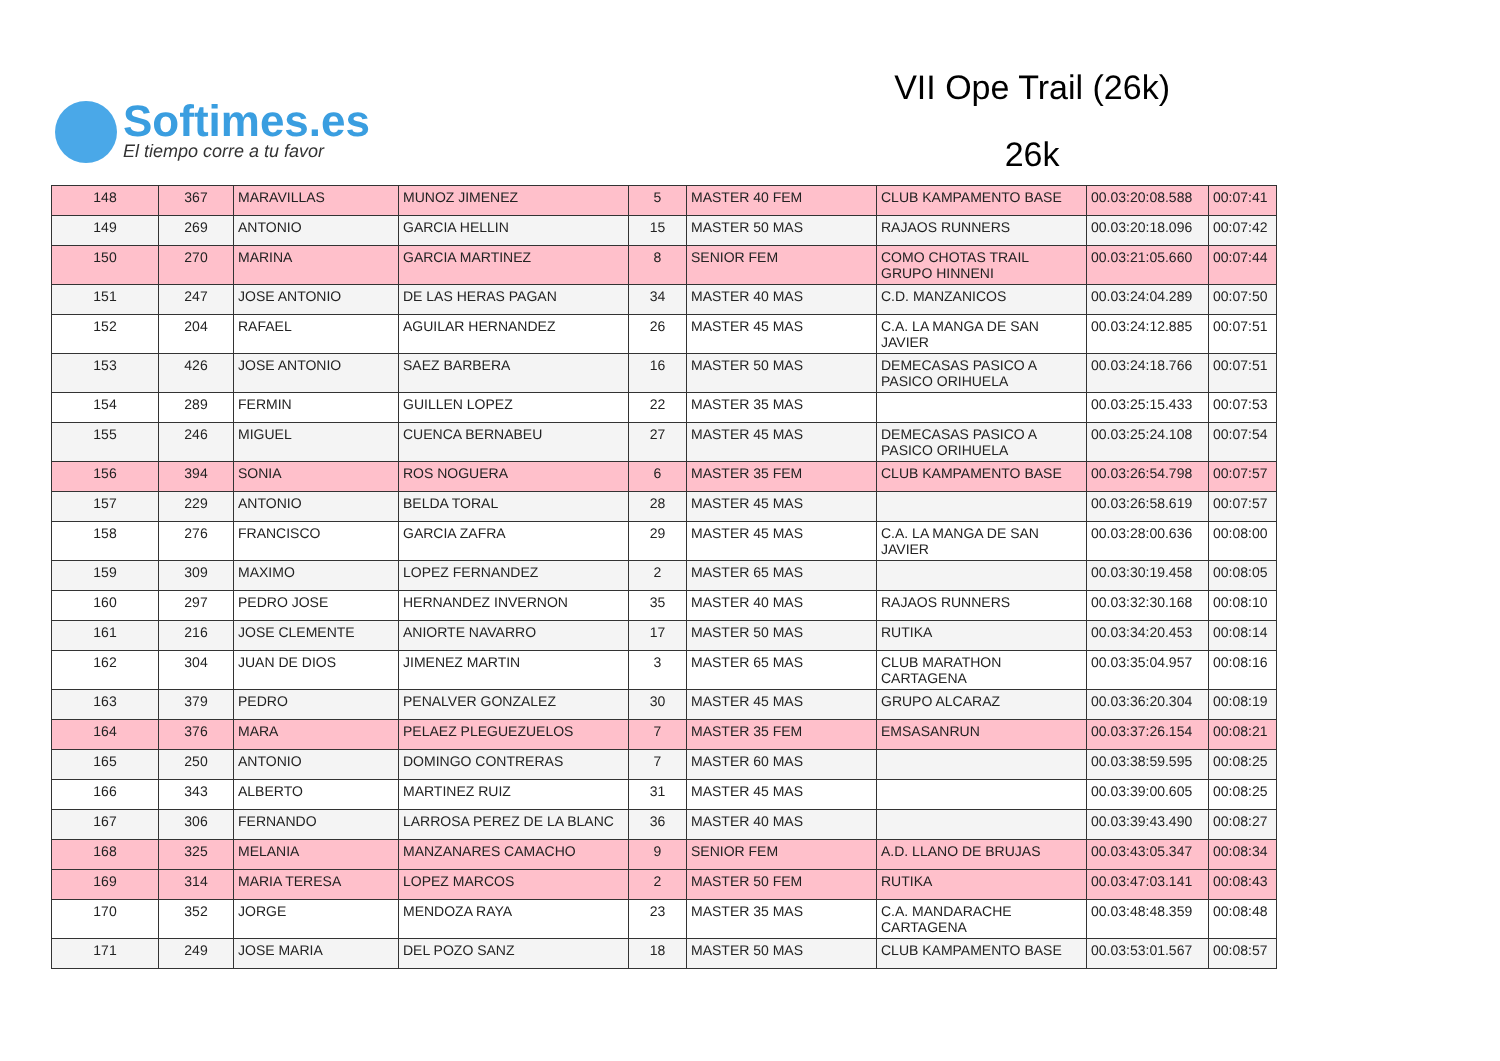Softimes.es
El tiempo corre a tu favor
VII Ope Trail (26k)
26k
| 148 | 367 | MARAVILLAS | MUNOZ JIMENEZ | 5 | MASTER 40 FEM | CLUB KAMPAMENTO BASE | 00.03:20:08.588 | 00:07:41 |
| 149 | 269 | ANTONIO | GARCIA HELLIN | 15 | MASTER 50 MAS | RAJAOS RUNNERS | 00.03:20:18.096 | 00:07:42 |
| 150 | 270 | MARINA | GARCIA MARTINEZ | 8 | SENIOR FEM | COMO CHOTAS TRAIL GRUPO HINNENI | 00.03:21:05.660 | 00:07:44 |
| 151 | 247 | JOSE ANTONIO | DE LAS HERAS PAGAN | 34 | MASTER 40 MAS | C.D. MANZANICOS | 00.03:24:04.289 | 00:07:50 |
| 152 | 204 | RAFAEL | AGUILAR HERNANDEZ | 26 | MASTER 45 MAS | C.A. LA MANGA DE SAN JAVIER | 00.03:24:12.885 | 00:07:51 |
| 153 | 426 | JOSE ANTONIO | SAEZ BARBERA | 16 | MASTER 50 MAS | DEMECASAS PASICO A PASICO ORIHUELA | 00.03:24:18.766 | 00:07:51 |
| 154 | 289 | FERMIN | GUILLEN LOPEZ | 22 | MASTER 35 MAS | | 00.03:25:15.433 | 00:07:53 |
| 155 | 246 | MIGUEL | CUENCA BERNABEU | 27 | MASTER 45 MAS | DEMECASAS PASICO A PASICO ORIHUELA | 00.03:25:24.108 | 00:07:54 |
| 156 | 394 | SONIA | ROS NOGUERA | 6 | MASTER 35 FEM | CLUB KAMPAMENTO BASE | 00.03:26:54.798 | 00:07:57 |
| 157 | 229 | ANTONIO | BELDA TORAL | 28 | MASTER 45 MAS | | 00.03:26:58.619 | 00:07:57 |
| 158 | 276 | FRANCISCO | GARCIA ZAFRA | 29 | MASTER 45 MAS | C.A. LA MANGA DE SAN JAVIER | 00.03:28:00.636 | 00:08:00 |
| 159 | 309 | MAXIMO | LOPEZ FERNANDEZ | 2 | MASTER 65 MAS | | 00.03:30:19.458 | 00:08:05 |
| 160 | 297 | PEDRO JOSE | HERNANDEZ INVERNON | 35 | MASTER 40 MAS | RAJAOS RUNNERS | 00.03:32:30.168 | 00:08:10 |
| 161 | 216 | JOSE CLEMENTE | ANIORTE NAVARRO | 17 | MASTER 50 MAS | RUTIKA | 00.03:34:20.453 | 00:08:14 |
| 162 | 304 | JUAN DE DIOS | JIMENEZ MARTIN | 3 | MASTER 65 MAS | CLUB MARATHON CARTAGENA | 00.03:35:04.957 | 00:08:16 |
| 163 | 379 | PEDRO | PENALVER GONZALEZ | 30 | MASTER 45 MAS | GRUPO ALCARAZ | 00.03:36:20.304 | 00:08:19 |
| 164 | 376 | MARA | PELAEZ PLEGUEZUELOS | 7 | MASTER 35 FEM | EMSASANRUN | 00.03:37:26.154 | 00:08:21 |
| 165 | 250 | ANTONIO | DOMINGO CONTRERAS | 7 | MASTER 60 MAS | | 00.03:38:59.595 | 00:08:25 |
| 166 | 343 | ALBERTO | MARTINEZ RUIZ | 31 | MASTER 45 MAS | | 00.03:39:00.605 | 00:08:25 |
| 167 | 306 | FERNANDO | LARROSA PEREZ DE LA BLANC | 36 | MASTER 40 MAS | | 00.03:39:43.490 | 00:08:27 |
| 168 | 325 | MELANIA | MANZANARES CAMACHO | 9 | SENIOR FEM | A.D. LLANO DE BRUJAS | 00.03:43:05.347 | 00:08:34 |
| 169 | 314 | MARIA TERESA | LOPEZ MARCOS | 2 | MASTER 50 FEM | RUTIKA | 00.03:47:03.141 | 00:08:43 |
| 170 | 352 | JORGE | MENDOZA RAYA | 23 | MASTER 35 MAS | C.A. MANDARACHE CARTAGENA | 00.03:48:48.359 | 00:08:48 |
| 171 | 249 | JOSE MARIA | DEL POZO SANZ | 18 | MASTER 50 MAS | CLUB KAMPAMENTO BASE | 00.03:53:01.567 | 00:08:57 |